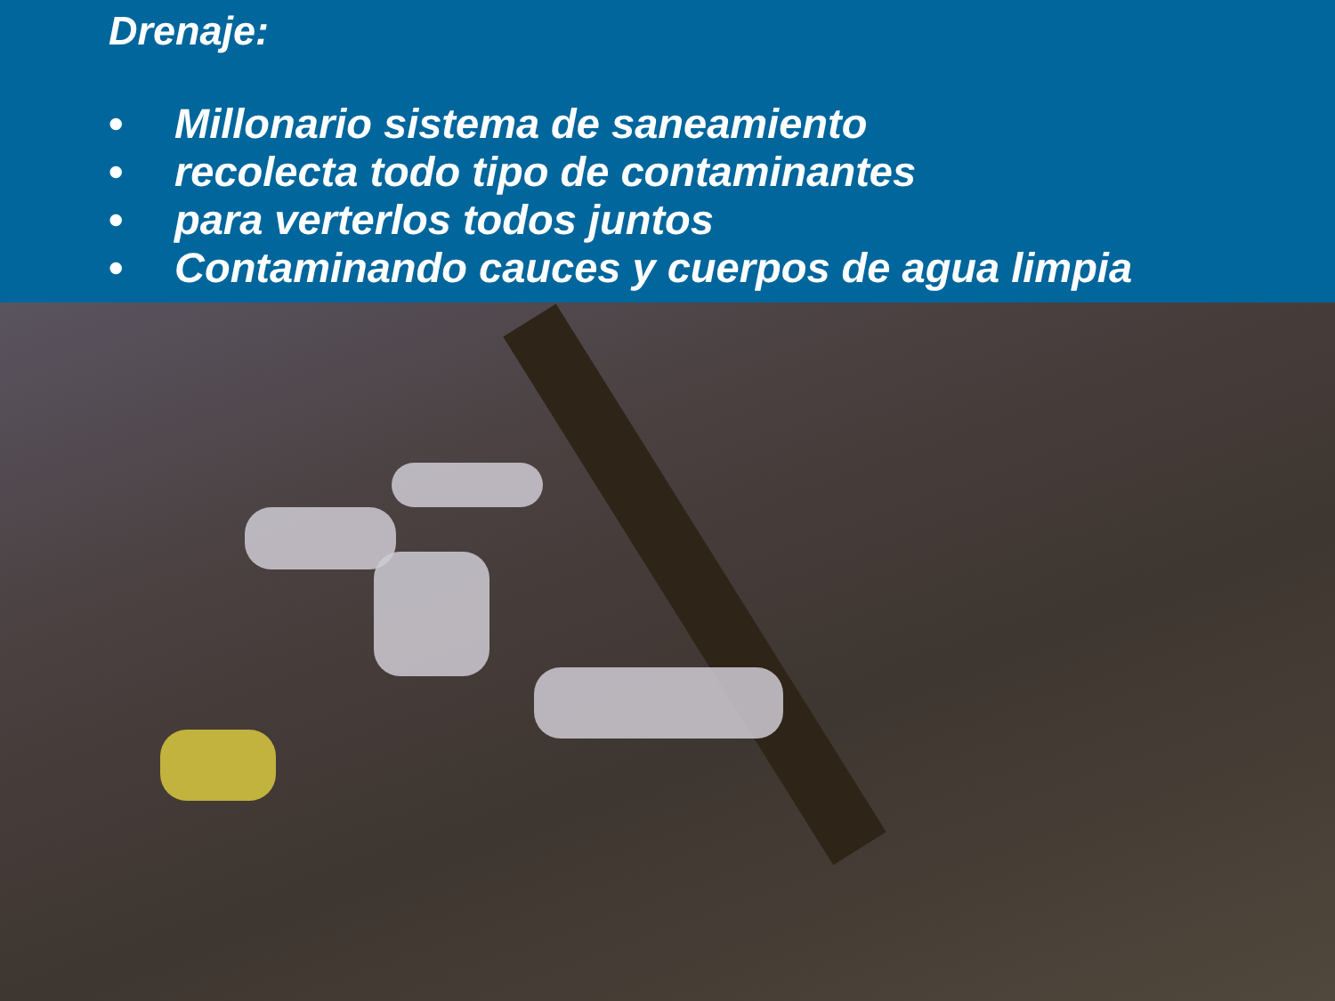Drenaje:
• Millonario sistema de saneamiento
• recolecta todo tipo de contaminantes
• para verterlos todos juntos
• Contaminando cauces y cuerpos de agua limpia